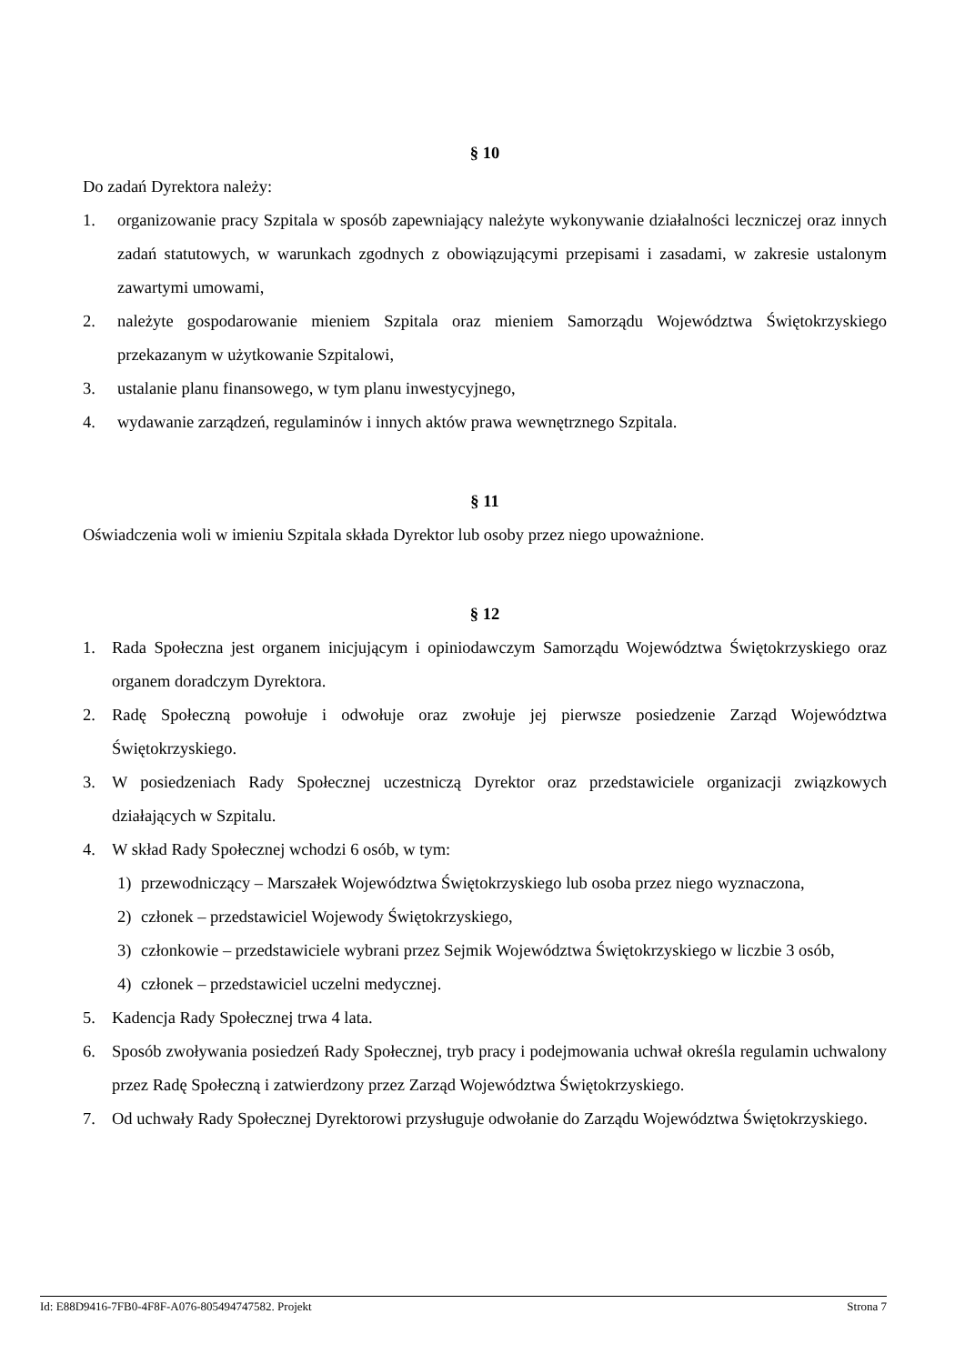§ 10
Do zadań Dyrektora należy:
1. organizowanie pracy Szpitala w sposób zapewniający należyte wykonywanie działalności leczniczej oraz innych zadań statutowych, w warunkach zgodnych z obowiązującymi przepisami i zasadami, w zakresie ustalonym zawartymi umowami,
2. należyte gospodarowanie mieniem Szpitala oraz mieniem Samorządu Województwa Świętokrzyskiego przekazanym w użytkowanie Szpitalowi,
3. ustalanie planu finansowego, w tym planu inwestycyjnego,
4. wydawanie zarządzeń, regulaminów i innych aktów prawa wewnętrznego Szpitala.
§ 11
Oświadczenia woli w imieniu Szpitala składa Dyrektor lub osoby przez niego upoważnione.
§ 12
1. Rada Społeczna jest organem inicjującym i opiniodawczym Samorządu Województwa Świętokrzyskiego oraz organem doradczym Dyrektora.
2. Radę Społeczną powołuje i odwołuje oraz zwołuje jej pierwsze posiedzenie Zarząd Województwa Świętokrzyskiego.
3. W posiedzeniach Rady Społecznej uczestniczą Dyrektor oraz przedstawiciele organizacji związkowych działających w Szpitalu.
4. W skład Rady Społecznej wchodzi 6 osób, w tym:
1) przewodniczący – Marszałek Województwa Świętokrzyskiego lub osoba przez niego wyznaczona,
2) członek – przedstawiciel Wojewody Świętokrzyskiego,
3) członkowie – przedstawiciele wybrani przez Sejmik Województwa Świętokrzyskiego w liczbie 3 osób,
4) członek – przedstawiciel uczelni medycznej.
5. Kadencja Rady Społecznej trwa 4 lata.
6. Sposób zwoływania posiedzeń Rady Społecznej, tryb pracy i podejmowania uchwał określa regulamin uchwalony przez Radę Społeczną i zatwierdzony przez Zarząd Województwa Świętokrzyskiego.
7. Od uchwały Rady Społecznej Dyrektorowi przysługuje odwołanie do Zarządu Województwa Świętokrzyskiego.
Id: E88D9416-7FB0-4F8F-A076-805494747582. Projekt Strona 7